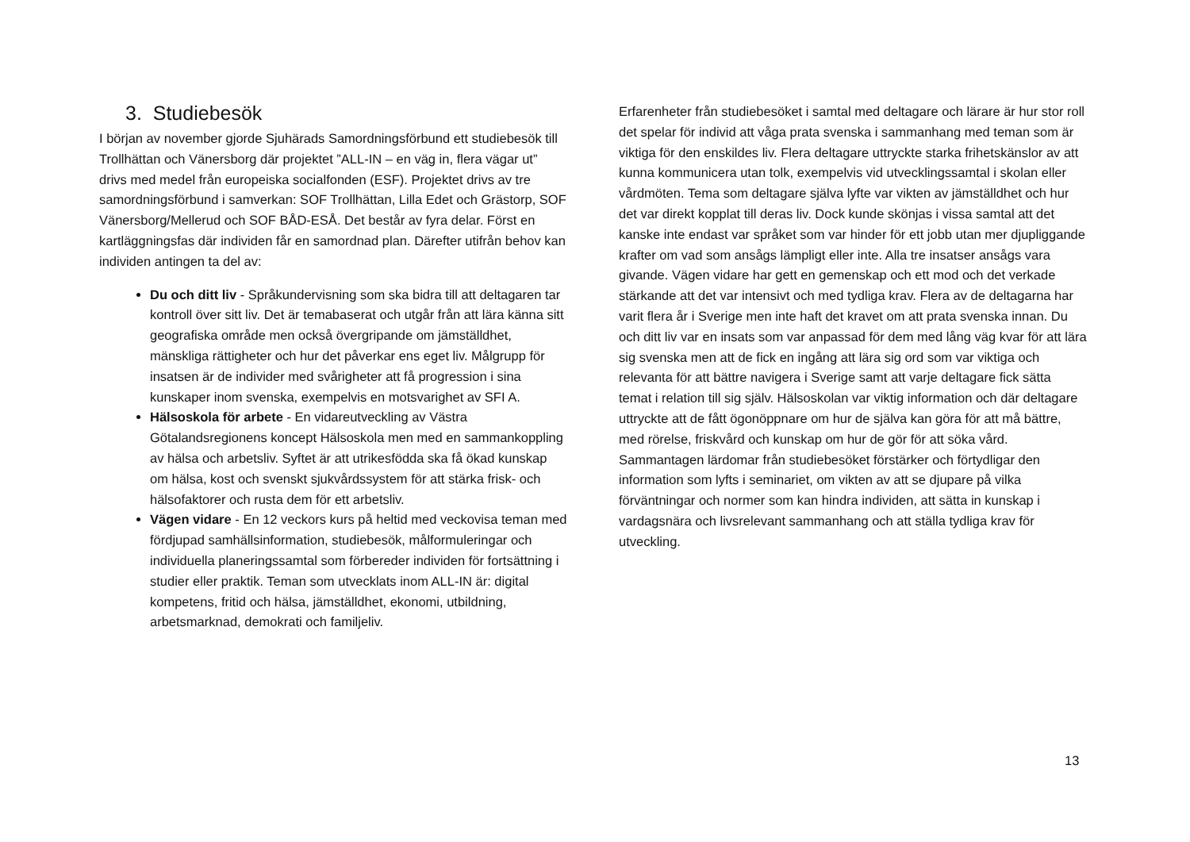3. Studiebesök
I början av november gjorde Sjuhärads Samordningsförbund ett studiebesök till Trollhättan och Vänersborg där projektet ”ALL-IN – en väg in, flera vägar ut” drivs med medel från europeiska socialfonden (ESF). Projektet drivs av tre samordningsförbund i samverkan: SOF Trollhättan, Lilla Edet och Grästorp, SOF Vänersborg/Mellerud och SOF BÅD-ESÅ. Det består av fyra delar. Först en kartläggningsfas där individen får en samordnad plan. Därefter utifrån behov kan individen antingen ta del av:
Du och ditt liv - Språkundervisning som ska bidra till att deltagaren tar kontroll över sitt liv. Det är temabaserat och utgår från att lära känna sitt geografiska område men också övergripande om jämställdhet, mänskliga rättigheter och hur det påverkar ens eget liv. Målgrupp för insatsen är de individer med svårigheter att få progression i sina kunskaper inom svenska, exempelvis en motsvarighet av SFI A.
Hälsoskola för arbete - En vidareutveckling av Västra Götalandsregionens koncept Hälsoskola men med en sammankoppling av hälsa och arbetsliv. Syftet är att utrikesfödda ska få ökad kunskap om hälsa, kost och svenskt sjukvårdssystem för att stärka frisk- och hälsofaktorer och rusta dem för ett arbetsliv.
Vägen vidare - En 12 veckors kurs på heltid med veckovisa teman med fördjupad samhällsinformation, studiebesök, målformuleringar och individuella planeringssamtal som förbereder individen för fortsättning i studier eller praktik. Teman som utvecklats inom ALL-IN är: digital kompetens, fritid och hälsa, jämställdhet, ekonomi, utbildning, arbetsmarknad, demokrati och familjeliv.
Erfarenheter från studiebesöket i samtal med deltagare och lärare är hur stor roll det spelar för individ att våga prata svenska i sammanhang med teman som är viktiga för den enskildes liv. Flera deltagare uttryckte starka frihetskänslor av att kunna kommunicera utan tolk, exempelvis vid utvecklingssamtal i skolan eller vårdmöten. Tema som deltagare själva lyfte var vikten av jämställdhet och hur det var direkt kopplat till deras liv. Dock kunde skönjas i vissa samtal att det kanske inte endast var språket som var hinder för ett jobb utan mer djupliggande krafter om vad som ansågs lämpligt eller inte. Alla tre insatser ansågs vara givande. Vägen vidare har gett en gemenskap och ett mod och det verkade stärkande att det var intensivt och med tydliga krav. Flera av de deltagarna har varit flera år i Sverige men inte haft det kravet om att prata svenska innan. Du och ditt liv var en insats som var anpassad för dem med lång väg kvar för att lära sig svenska men att de fick en ingång att lära sig ord som var viktiga och relevanta för att bättre navigera i Sverige samt att varje deltagare fick sätta temat i relation till sig själv. Hälsoskolan var viktig information och där deltagare uttryckte att de fått ögonöppnare om hur de själva kan göra för att må bättre, med rörelse, friskvård och kunskap om hur de gör för att söka vård. Sammantagen lärdomar från studiebesöket förstärker och förtydligar den information som lyfts i seminariet, om vikten av att se djupare på vilka förväntningar och normer som kan hindra individen, att sätta in kunskap i vardagsnära och livsrelevant sammanhang och att ställa tydliga krav för utveckling.
13